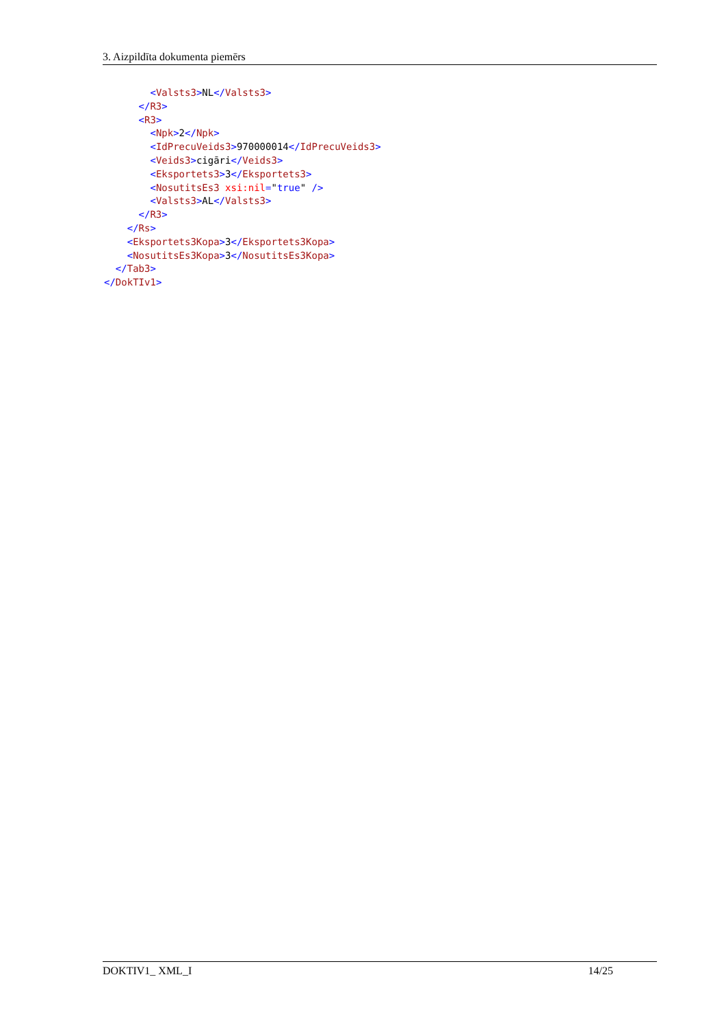3. Aizpildīta dokumenta piemērs
        <Valsts3>NL</Valsts3>
      </R3>
      <R3>
        <Npk>2</Npk>
        <IdPrecuVeids3>970000014</IdPrecuVeids3>
        <Veids3>cigāri</Veids3>
        <Eksportets3>3</Eksportets3>
        <NosutitsEs3 xsi:nil="true" />
        <Valsts3>AL</Valsts3>
      </R3>
    </Rs>
    <Eksportets3Kopa>3</Eksportets3Kopa>
    <NosutitsEs3Kopa>3</NosutitsEs3Kopa>
  </Tab3>
</DokTIv1>
DOKTIV1_ XML_I 14/25